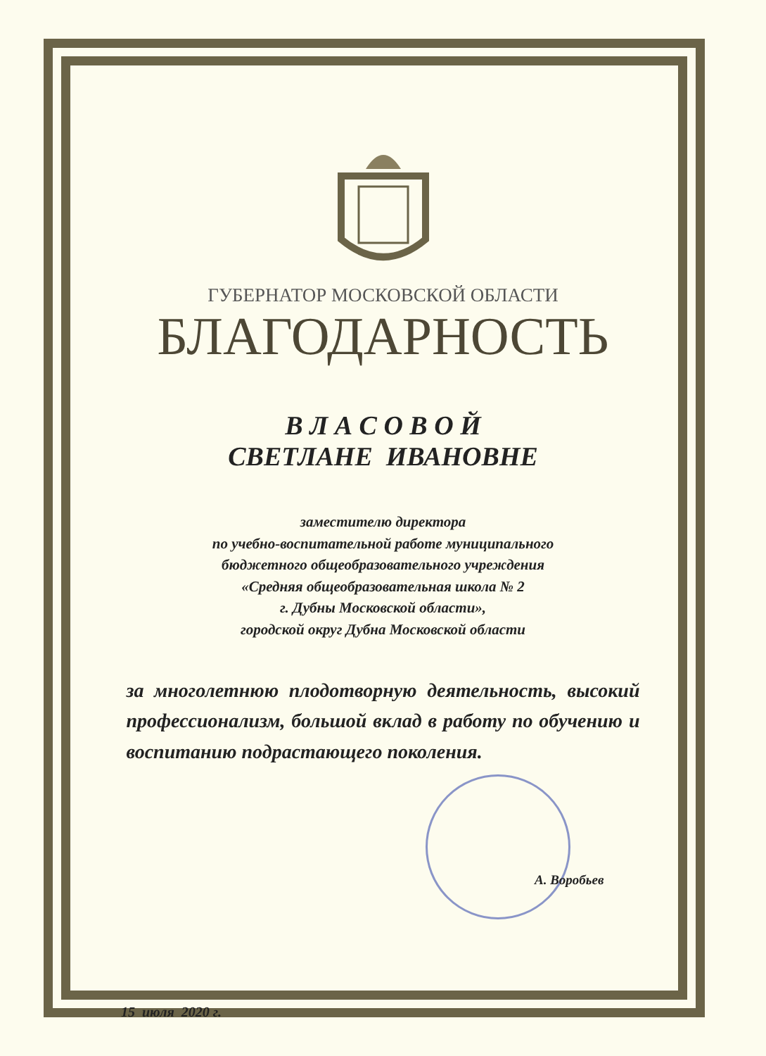ГУБЕРНАТОР МОСКОВСКОЙ ОБЛАСТИ
БЛАГОДАРНОСТЬ
В Л А С О В О Й
СВЕТЛАНЕ ИВАНОВНЕ
заместителю директора
по учебно-воспитательной работе муниципального
бюджетного общеобразовательного учреждения
«Средняя общеобразовательная школа № 2
г. Дубны Московской области»,
городской округ Дубна Московской области
за многолетнюю плодотворную деятельность, высокий профессионализм, большой вклад в работу по обучению и воспитанию подрастающего поколения.
А. Воробьев
15 июля 2020 г.